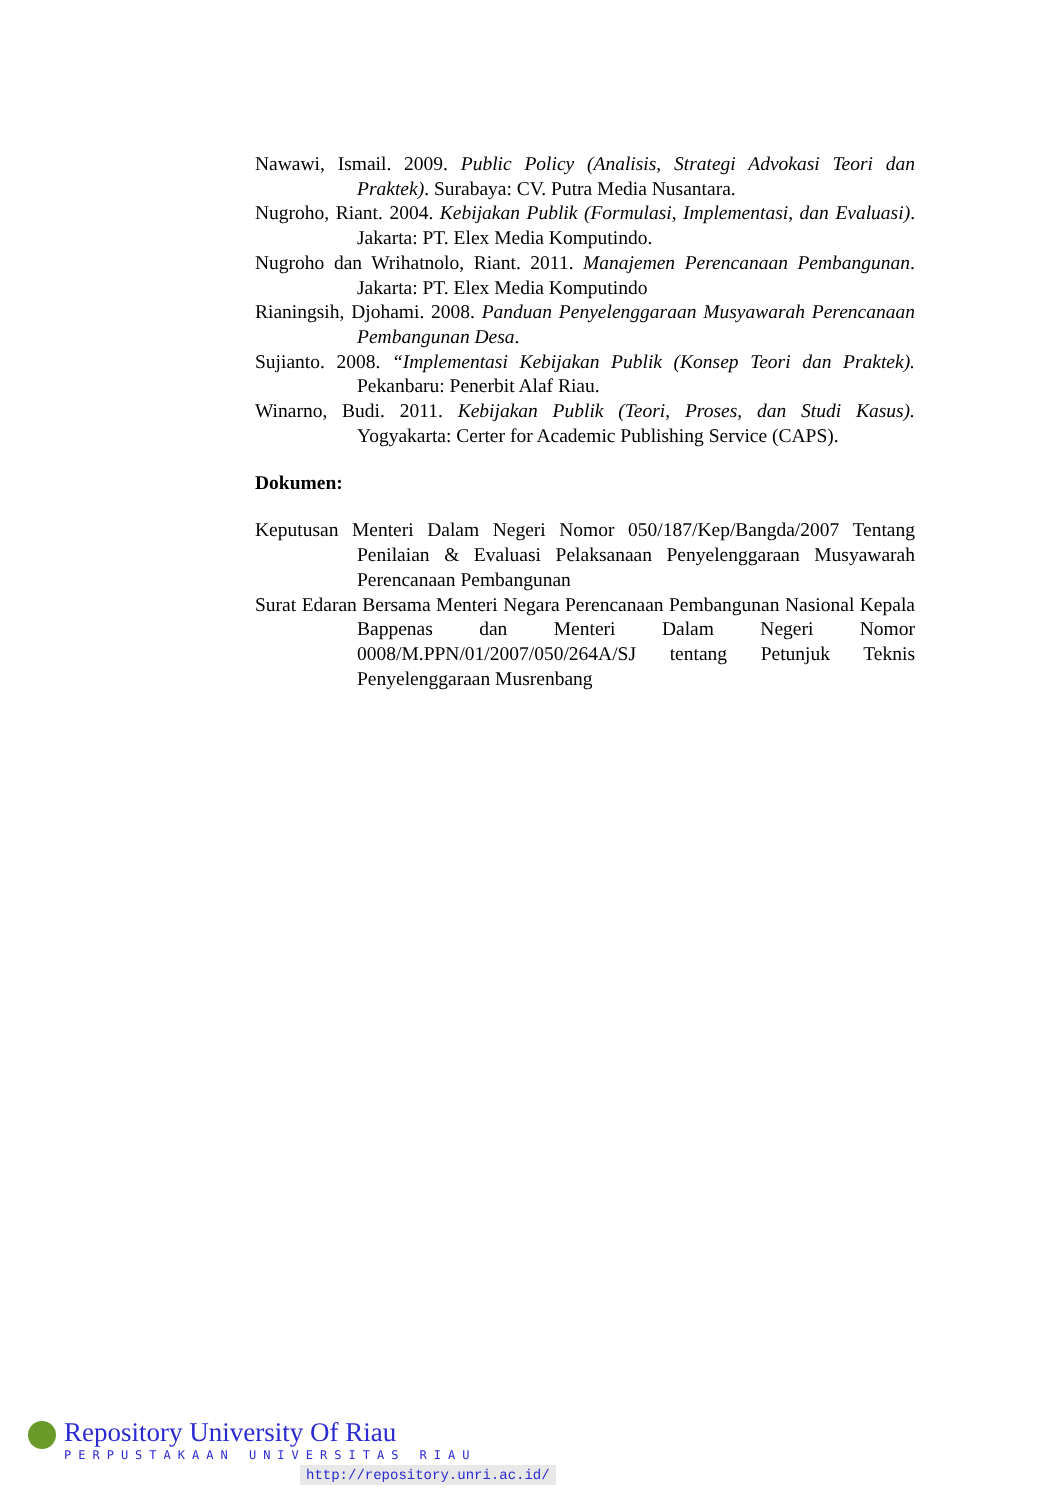Nawawi, Ismail. 2009. Public Policy (Analisis, Strategi Advokasi Teori dan Praktek). Surabaya: CV. Putra Media Nusantara.
Nugroho, Riant. 2004. Kebijakan Publik (Formulasi, Implementasi, dan Evaluasi). Jakarta: PT. Elex Media Komputindo.
Nugroho dan Wrihatnolo, Riant. 2011. Manajemen Perencanaan Pembangunan. Jakarta: PT. Elex Media Komputindo
Rianingsih, Djohami. 2008. Panduan Penyelenggaraan Musyawarah Perencanaan Pembangunan Desa.
Sujianto. 2008. “Implementasi Kebijakan Publik (Konsep Teori dan Praktek). Pekanbaru: Penerbit Alaf Riau.
Winarno, Budi. 2011. Kebijakan Publik (Teori, Proses, dan Studi Kasus). Yogyakarta: Certer for Academic Publishing Service (CAPS).
Dokumen:
Keputusan Menteri Dalam Negeri Nomor 050/187/Kep/Bangda/2007 Tentang Penilaian & Evaluasi Pelaksanaan Penyelenggaraan Musyawarah Perencanaan Pembangunan
Surat Edaran Bersama Menteri Negara Perencanaan Pembangunan Nasional Kepala Bappenas dan Menteri Dalam Negeri Nomor 0008/M.PPN/01/2007/050/264A/SJ tentang Petunjuk Teknis Penyelenggaraan Musrenbang
Repository University Of Riau
PERPUSTAKAAN UNIVERSITAS RIAU
http://repository.unri.ac.id/